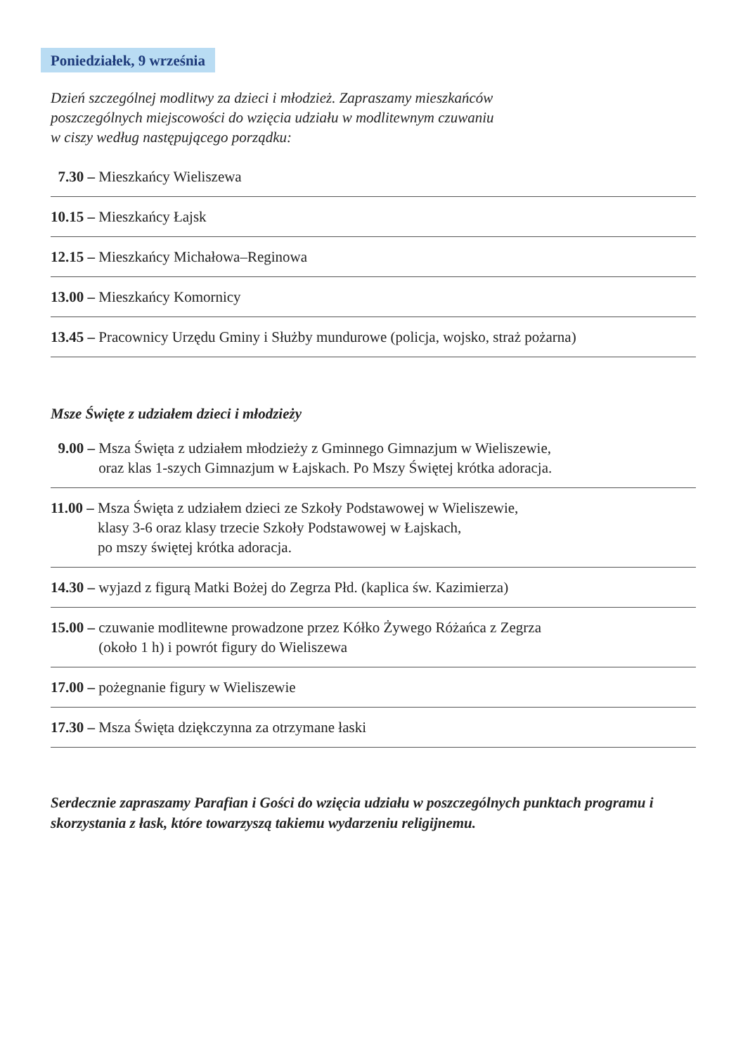Poniedziałek, 9 września
Dzień szczególnej modlitwy za dzieci i młodzież. Zapraszamy mieszkańców
poszczególnych miejscowości do wzięcia udziału w modlitewnym czuwaniu
w ciszy według następującego porządku:
7.30 – Mieszkańcy Wieliszewa
10.15 – Mieszkańcy Łajsk
12.15 – Mieszkańcy Michałowa–Reginowa
13.00 – Mieszkańcy Komornicy
13.45 – Pracownicy Urzędu Gminy i Służby mundurowe (policja, wojsko, straż pożarna)
Msze Święte z udziałem dzieci i młodzieży
9.00 – Msza Święta z udziałem młodzieży z Gminnego Gimnazjum w Wieliszewie,
oraz klas 1-szych Gimnazjum w Łajskach. Po Mszy Świętej krótka adoracja.
11.00 – Msza Święta z udziałem dzieci ze Szkoły Podstawowej w Wieliszewie,
klasy 3-6 oraz klasy trzecie Szkoły Podstawowej w Łajskach,
po mszy świętej krótka adoracja.
14.30 – wyjazd z figurą Matki Bożej do Zegrza Płd. (kaplica św. Kazimierza)
15.00 – czuwanie modlitewne prowadzone przez Kółko Żywego Różańca z Zegrza
(około 1 h) i powrót figury do Wieliszewa
17.00 – pożegnanie figury w Wieliszewie
17.30 – Msza Święta dziękczynna za otrzymane łaski
Serdecznie zapraszamy Parafian i Gości do wzięcia udziału w poszczególnych punktach programu i skorzystania z łask, które towarzyszą takiemu wydarzeniu religijnemu.